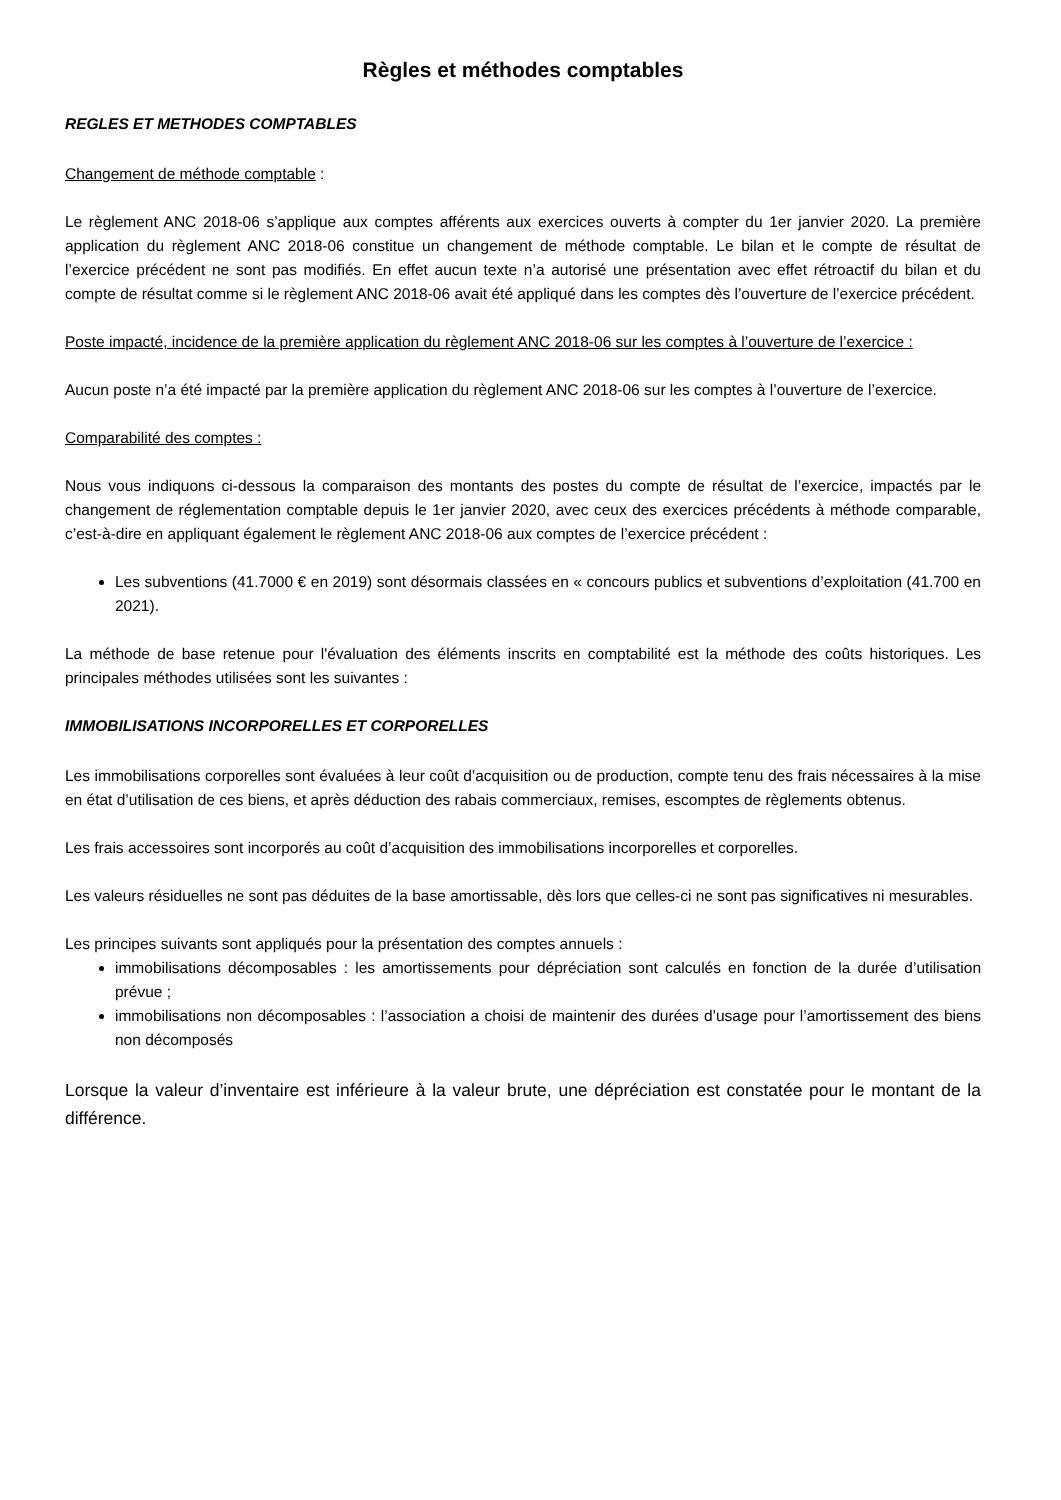Règles et méthodes comptables
REGLES ET METHODES COMPTABLES
Changement de méthode comptable :
Le règlement ANC 2018-06 s’applique aux comptes afférents aux exercices ouverts à compter du 1er janvier 2020. La première application du règlement ANC 2018-06 constitue un changement de méthode comptable. Le bilan et le compte de résultat de l’exercice précédent ne sont pas modifiés. En effet aucun texte n’a autorisé une présentation avec effet rétroactif du bilan et du compte de résultat comme si le règlement ANC 2018-06 avait été appliqué dans les comptes dès l’ouverture de l’exercice précédent.
Poste impacté, incidence de la première application du règlement ANC 2018-06 sur les comptes à l’ouverture de l’exercice :
Aucun poste n’a été impacté par la première application du règlement ANC 2018-06 sur les comptes à l’ouverture de l’exercice.
Comparabilité des comptes :
Nous vous indiquons ci-dessous la comparaison des montants des postes du compte de résultat de l’exercice, impactés par le changement de réglementation comptable depuis le 1er janvier 2020, avec ceux des exercices précédents à méthode comparable, c’est-à-dire en appliquant également le règlement ANC 2018-06 aux comptes de l’exercice précédent :
Les subventions (41.7000 € en 2019) sont désormais classées en « concours publics et subventions d’exploitation (41.700 en 2021).
La méthode de base retenue pour l'évaluation des éléments inscrits en comptabilité est la méthode des coûts historiques. Les principales méthodes utilisées sont les suivantes :
IMMOBILISATIONS INCORPORELLES ET CORPORELLES
Les immobilisations corporelles sont évaluées à leur coût d’acquisition ou de production, compte tenu des frais nécessaires à la mise en état d’utilisation de ces biens, et après déduction des rabais commerciaux, remises, escomptes de règlements obtenus.
Les frais accessoires sont incorporés au coût d’acquisition des immobilisations incorporelles et corporelles.
Les valeurs résiduelles ne sont pas déduites de la base amortissable, dès lors que celles-ci ne sont pas significatives ni mesurables.
Les principes suivants sont appliqués pour la présentation des comptes annuels :
immobilisations décomposables : les amortissements pour dépréciation sont calculés en fonction de la durée d’utilisation prévue ;
immobilisations non décomposables : l’association a choisi de maintenir des durées d’usage pour l’amortissement des biens non décomposés
Lorsque la valeur d’inventaire est inférieure à la valeur brute, une dépréciation est constatée pour le montant de la différence.